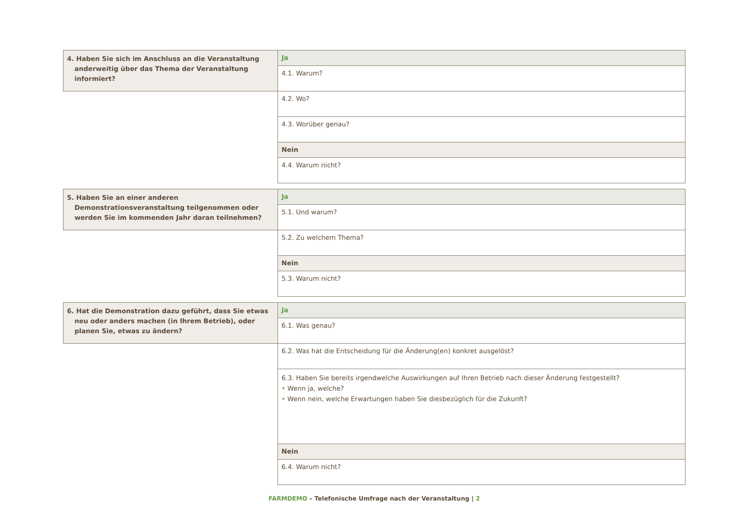| 4. Haben Sie sich im Anschluss an die Veranstaltung anderweitig über das Thema der Veranstaltung informiert? | Ja |
| | 4.1. Warum? |
| | 4.2. Wo? |
| | 4.3. Worüber genau? |
| | Nein |
| | 4.4. Warum nicht? |
| 5. Haben Sie an einer anderen Demonstrationsveranstaltung teilgenommen oder werden Sie im kommenden Jahr daran teilnehmen? | Ja |
| | 5.1. Und warum? |
| | 5.2. Zu welchem Thema? |
| | Nein |
| | 5.3. Warum nicht? |
| 6. Hat die Demonstration dazu geführt, dass Sie etwas neu oder anders machen (in Ihrem Betrieb), oder planen Sie, etwas zu ändern? | Ja |
| | 6.1. Was genau? |
| | 6.2. Was hat die Entscheidung für die Änderung(en) konkret ausgelöst? |
| | 6.3. Haben Sie bereits irgendwelche Auswirkungen auf Ihren Betrieb nach dieser Änderung festgestellt? • Wenn ja, welche? • Wenn nein, welche Erwartungen haben Sie diesbezüglich für die Zukunft? |
| | Nein |
| | 6.4. Warum nicht? |
FARMDEMO – Telefonische Umfrage nach der Veranstaltung | 2